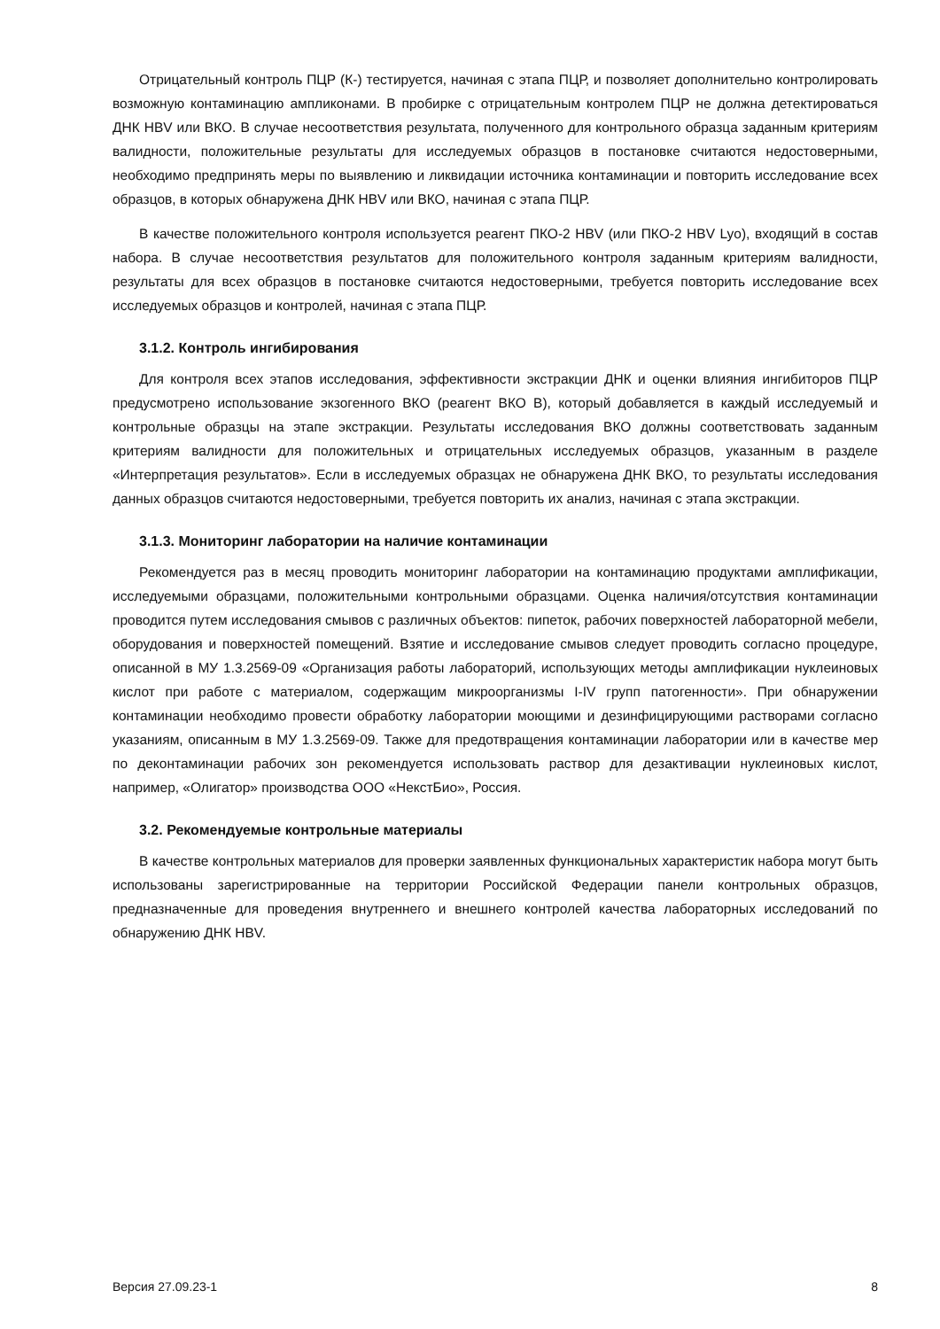Отрицательный контроль ПЦР (К-) тестируется, начиная с этапа ПЦР, и позволяет дополнительно контролировать возможную контаминацию ампликонами. В пробирке с отрицательным контролем ПЦР не должна детектироваться ДНК HBV или ВКО. В случае несоответствия результата, полученного для контрольного образца заданным критериям валидности, положительные результаты для исследуемых образцов в постановке считаются недостоверными, необходимо предпринять меры по выявлению и ликвидации источника контаминации и повторить исследование всех образцов, в которых обнаружена ДНК HBV или ВКО, начиная с этапа ПЦР.
В качестве положительного контроля используется реагент ПКО-2 HBV (или ПКО-2 HBV Lyo), входящий в состав набора. В случае несоответствия результатов для положительного контроля заданным критериям валидности, результаты для всех образцов в постановке считаются недостоверными, требуется повторить исследование всех исследуемых образцов и контролей, начиная с этапа ПЦР.
3.1.2. Контроль ингибирования
Для контроля всех этапов исследования, эффективности экстракции ДНК и оценки влияния ингибиторов ПЦР предусмотрено использование экзогенного ВКО (реагент ВКО B), который добавляется в каждый исследуемый и контрольные образцы на этапе экстракции. Результаты исследования ВКО должны соответствовать заданным критериям валидности для положительных и отрицательных исследуемых образцов, указанным в разделе «Интерпретация результатов». Если в исследуемых образцах не обнаружена ДНК ВКО, то результаты исследования данных образцов считаются недостоверными, требуется повторить их анализ, начиная с этапа экстракции.
3.1.3. Мониторинг лаборатории на наличие контаминации
Рекомендуется раз в месяц проводить мониторинг лаборатории на контаминацию продуктами амплификации, исследуемыми образцами, положительными контрольными образцами. Оценка наличия/отсутствия контаминации проводится путем исследования смывов с различных объектов: пипеток, рабочих поверхностей лабораторной мебели, оборудования и поверхностей помещений. Взятие и исследование смывов следует проводить согласно процедуре, описанной в МУ 1.3.2569-09 «Организация работы лабораторий, использующих методы амплификации нуклеиновых кислот при работе с материалом, содержащим микроорганизмы I-IV групп патогенности». При обнаружении контаминации необходимо провести обработку лаборатории моющими и дезинфицирующими растворами согласно указаниям, описанным в МУ 1.3.2569-09. Также для предотвращения контаминации лаборатории или в качестве мер по деконтаминации рабочих зон рекомендуется использовать раствор для дезактивации нуклеиновых кислот, например, «Олигатор» производства ООО «НекстБио», Россия.
3.2. Рекомендуемые контрольные материалы
В качестве контрольных материалов для проверки заявленных функциональных характеристик набора могут быть использованы зарегистрированные на территории Российской Федерации панели контрольных образцов, предназначенные для проведения внутреннего и внешнего контролей качества лабораторных исследований по обнаружению ДНК HBV.
Версия 27.09.23-1 8